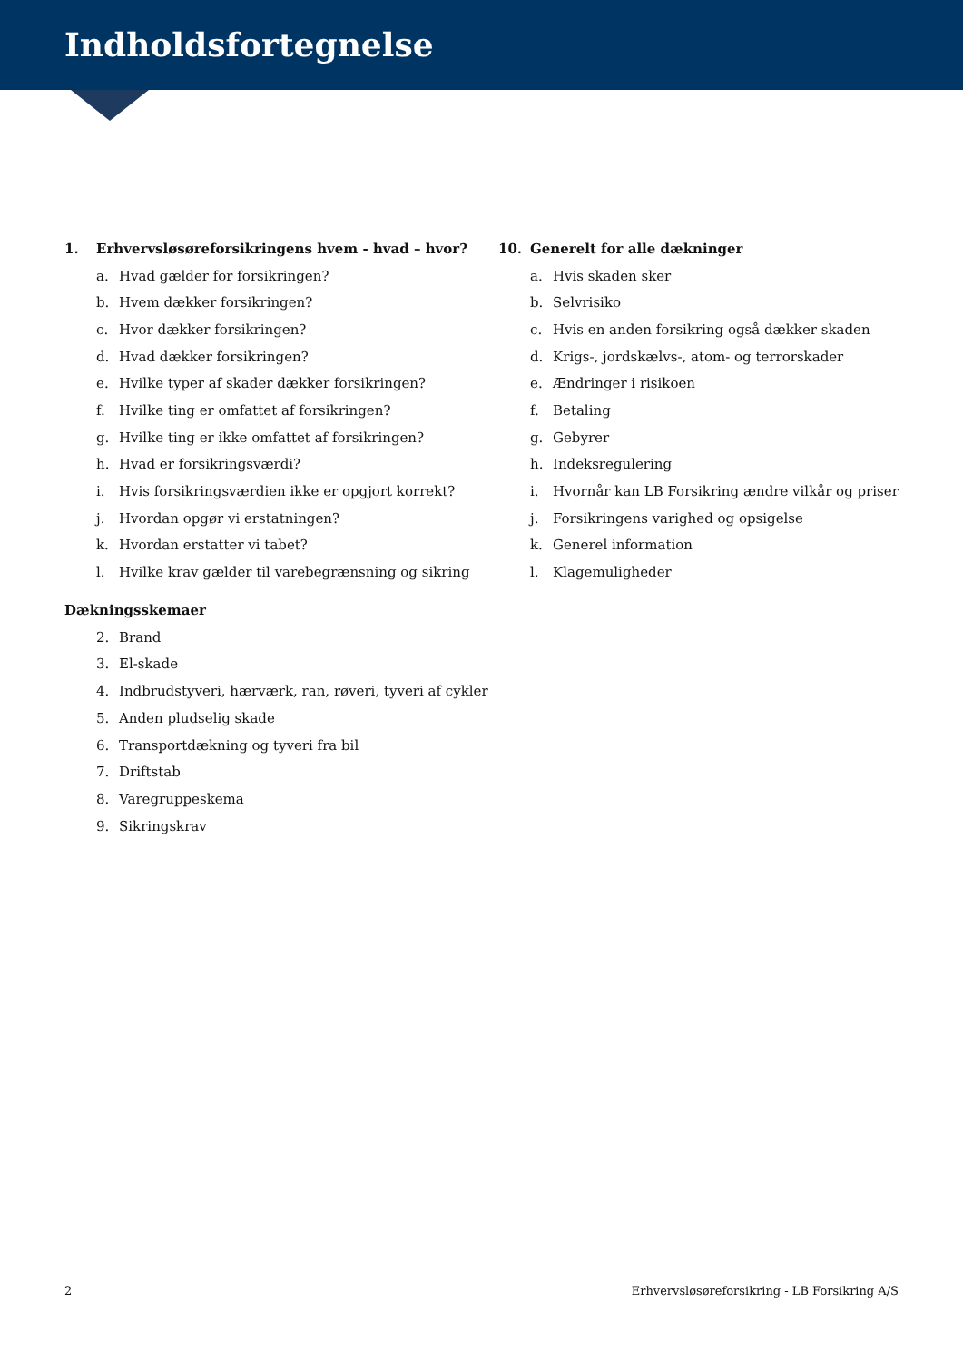Indholdsfortegnelse
1. Erhvervsløsøreforsikringens hvem - hvad – hvor?
a. Hvad gælder for forsikringen?
b. Hvem dækker forsikringen?
c. Hvor dækker forsikringen?
d. Hvad dækker forsikringen?
e. Hvilke typer af skader dækker forsikringen?
f. Hvilke ting er omfattet af forsikringen?
g. Hvilke ting er ikke omfattet af forsikringen?
h. Hvad er forsikringsværdi?
i. Hvis forsikringsværdien ikke er opgjort korrekt?
j. Hvordan opgør vi erstatningen?
k. Hvordan erstatter vi tabet?
l. Hvilke krav gælder til varebegrænsning og sikring
Dækningsskemaer
2. Brand
3. El-skade
4. Indbrudstyveri, hærværk, ran, røveri, tyveri af cykler
5. Anden pludselig skade
6. Transportdækning og tyveri fra bil
7. Driftstab
8. Varegruppeskema
9. Sikringskrav
10. Generelt for alle dækninger
a. Hvis skaden sker
b. Selvrisiko
c. Hvis en anden forsikring også dækker skaden
d. Krigs-, jordskælvs-, atom- og terrorskader
e. Ændringer i risikoen
f. Betaling
g. Gebyrer
h. Indeksregulering
i. Hvornår kan LB Forsikring ændre vilkår og priser
j. Forsikringens varighed og opsigelse
k. Generel information
l. Klagemuligheder
2 Erhvervsløsøreforsikring - LB Forsikring A/S